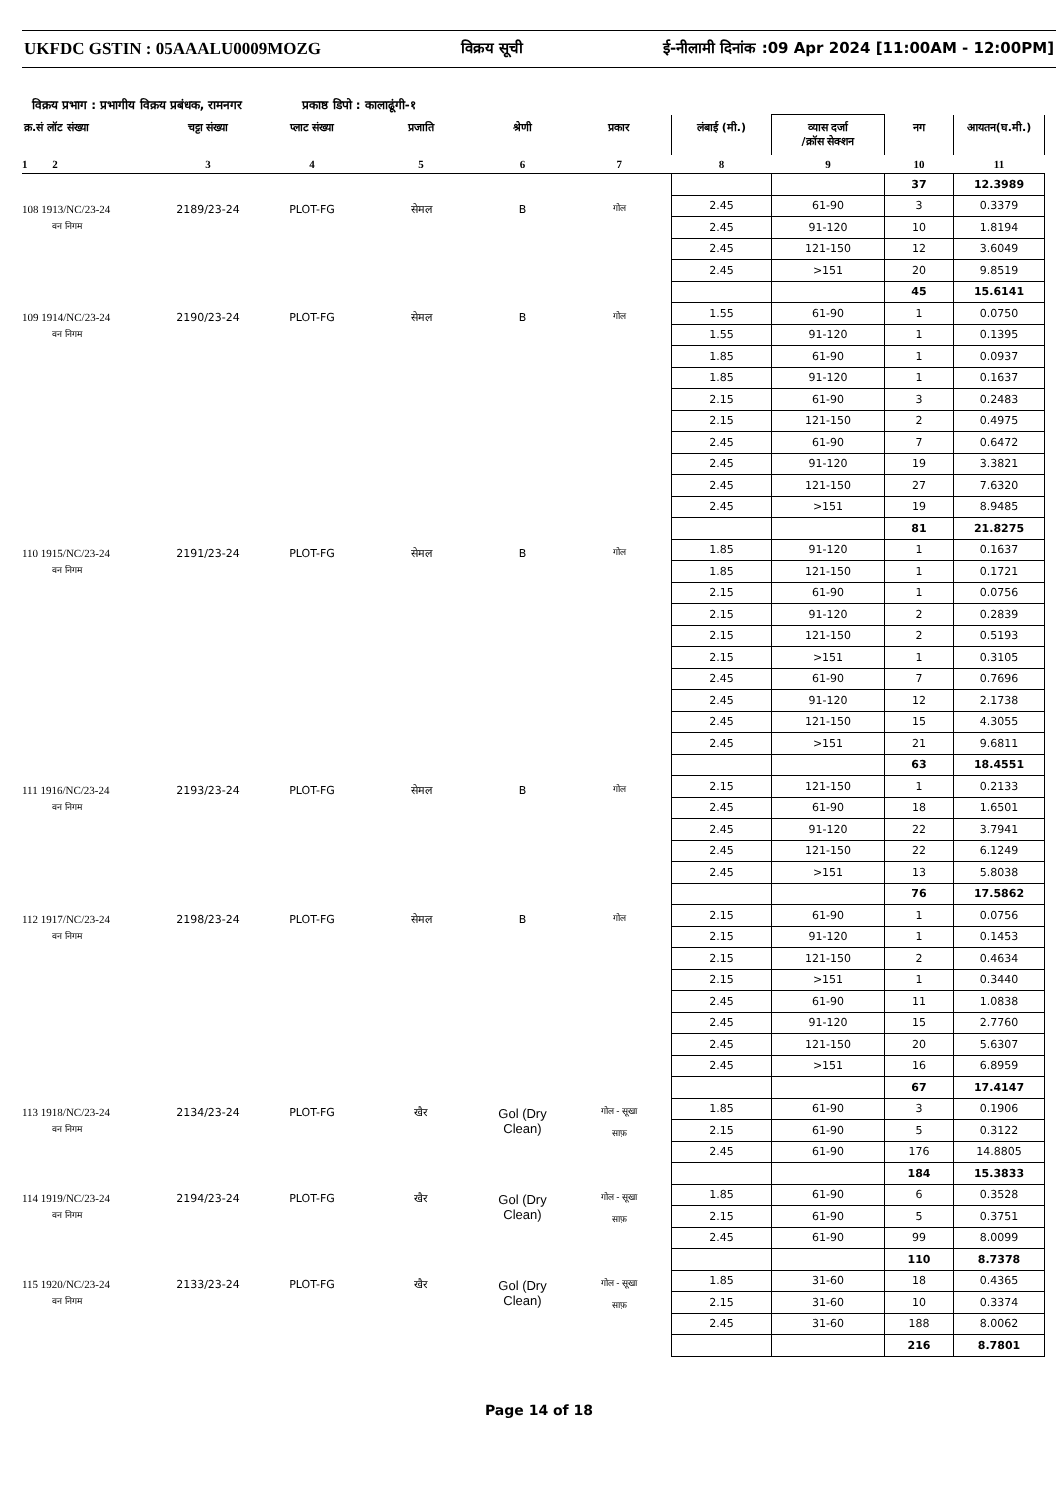UKFDC GSTIN : 05AAALU0009MOZG विक्रय सूची ई-नीलामी दिनांक :09 Apr 2024 [11:00AM - 12:00PM]
विक्रय प्रभाग : प्रभागीय विक्रय प्रबंधक, रामनगर प्रकाष्ठ डिपो : कालाढूंगी-१
| क्र.सं लॉट संख्या | चट्टा संख्या | प्लाट संख्या | प्रजाति | श्रेणी | प्रकार | लंबाई (मी.) | व्यास दर्जा /क्रॉस सेक्शन | नग | आयतन(घ.मी.) |
| --- | --- | --- | --- | --- | --- | --- | --- | --- | --- |
| 1 2 | 3 | 4 | 5 | 6 | 7 | 8 | 9 | 10 | 11 |
| | | | | | | | | 37 | 12.3989 |
| 108 1913/NC/23-24 वन निगम | 2189/23-24 | PLOT-FG | सेमल | B | गोल | 2.45 | 61-90 | 3 | 0.3379 |
| | | | | | | 2.45 | 91-120 | 10 | 1.8194 |
| | | | | | | 2.45 | 121-150 | 12 | 3.6049 |
| | | | | | | 2.45 | >151 | 20 | 9.8519 |
| | | | | | | | | 45 | 15.6141 |
| 109 1914/NC/23-24 वन निगम | 2190/23-24 | PLOT-FG | सेमल | B | गोल | 1.55 | 61-90 | 1 | 0.0750 |
| | | | | | | 1.55 | 91-120 | 1 | 0.1395 |
| | | | | | | 1.85 | 61-90 | 1 | 0.0937 |
| | | | | | | 1.85 | 91-120 | 1 | 0.1637 |
| | | | | | | 2.15 | 61-90 | 3 | 0.2483 |
| | | | | | | 2.15 | 121-150 | 2 | 0.4975 |
| | | | | | | 2.45 | 61-90 | 7 | 0.6472 |
| | | | | | | 2.45 | 91-120 | 19 | 3.3821 |
| | | | | | | 2.45 | 121-150 | 27 | 7.6320 |
| | | | | | | 2.45 | >151 | 19 | 8.9485 |
| | | | | | | | | 81 | 21.8275 |
| 110 1915/NC/23-24 वन निगम | 2191/23-24 | PLOT-FG | सेमल | B | गोल | 1.85 | 91-120 | 1 | 0.1637 |
| | | | | | | 1.85 | 121-150 | 1 | 0.1721 |
| | | | | | | 2.15 | 61-90 | 1 | 0.0756 |
| | | | | | | 2.15 | 91-120 | 2 | 0.2839 |
| | | | | | | 2.15 | 121-150 | 2 | 0.5193 |
| | | | | | | 2.15 | >151 | 1 | 0.3105 |
| | | | | | | 2.45 | 61-90 | 7 | 0.7696 |
| | | | | | | 2.45 | 91-120 | 12 | 2.1738 |
| | | | | | | 2.45 | 121-150 | 15 | 4.3055 |
| | | | | | | 2.45 | >151 | 21 | 9.6811 |
| | | | | | | | | 63 | 18.4551 |
| 111 1916/NC/23-24 वन निगम | 2193/23-24 | PLOT-FG | सेमल | B | गोल | 2.15 | 121-150 | 1 | 0.2133 |
| | | | | | | 2.45 | 61-90 | 18 | 1.6501 |
| | | | | | | 2.45 | 91-120 | 22 | 3.7941 |
| | | | | | | 2.45 | 121-150 | 22 | 6.1249 |
| | | | | | | 2.45 | >151 | 13 | 5.8038 |
| | | | | | | | | 76 | 17.5862 |
| 112 1917/NC/23-24 वन निगम | 2198/23-24 | PLOT-FG | सेमल | B | गोल | 2.15 | 61-90 | 1 | 0.0756 |
| | | | | | | 2.15 | 91-120 | 1 | 0.1453 |
| | | | | | | 2.15 | 121-150 | 2 | 0.4634 |
| | | | | | | 2.15 | >151 | 1 | 0.3440 |
| | | | | | | 2.45 | 61-90 | 11 | 1.0838 |
| | | | | | | 2.45 | 91-120 | 15 | 2.7760 |
| | | | | | | 2.45 | 121-150 | 20 | 5.6307 |
| | | | | | | 2.45 | >151 | 16 | 6.8959 |
| | | | | | | | | 67 | 17.4147 |
| 113 1918/NC/23-24 वन निगम | 2134/23-24 | PLOT-FG | खैर | Gol (Dry Clean) | गोल - सूखा साफ़ | 1.85 | 61-90 | 3 | 0.1906 |
| | | | | | | 2.15 | 61-90 | 5 | 0.3122 |
| | | | | | | 2.45 | 61-90 | 176 | 14.8805 |
| | | | | | | | | 184 | 15.3833 |
| 114 1919/NC/23-24 वन निगम | 2194/23-24 | PLOT-FG | खैर | Gol (Dry Clean) | गोल - सूखा साफ़ | 1.85 | 61-90 | 6 | 0.3528 |
| | | | | | | 2.15 | 61-90 | 5 | 0.3751 |
| | | | | | | 2.45 | 61-90 | 99 | 8.0099 |
| | | | | | | | | 110 | 8.7378 |
| 115 1920/NC/23-24 वन निगम | 2133/23-24 | PLOT-FG | खैर | Gol (Dry Clean) | गोल - सूखा साफ़ | 1.85 | 31-60 | 18 | 0.4365 |
| | | | | | | 2.15 | 31-60 | 10 | 0.3374 |
| | | | | | | 2.45 | 31-60 | 188 | 8.0062 |
| | | | | | | | | 216 | 8.7801 |
Page 14 of 18